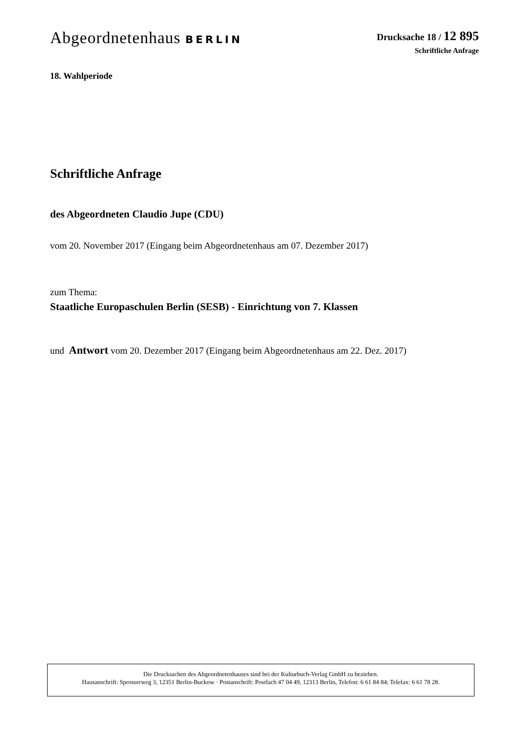Abgeordnetenhaus BERLIN Drucksache 18 / 12 895
Schriftliche Anfrage
18. Wahlperiode
Schriftliche Anfrage
des Abgeordneten Claudio Jupe (CDU)
vom 20. November 2017 (Eingang beim Abgeordnetenhaus am 07. Dezember 2017)
zum Thema:
Staatliche Europaschulen Berlin (SESB) - Einrichtung von 7. Klassen
und Antwort vom 20. Dezember 2017 (Eingang beim Abgeordnetenhaus am 22. Dez. 2017)
Die Drucksachen des Abgeordnetenhauses sind bei der Kulturbuch-Verlag GmbH zu beziehen.
Hausanschrift: Sprosserweg 3, 12351 Berlin-Buckow · Postanschrift: Postfach 47 04 49, 12313 Berlin, Telefon: 6 61 84 84; Telefax: 6 61 78 28.